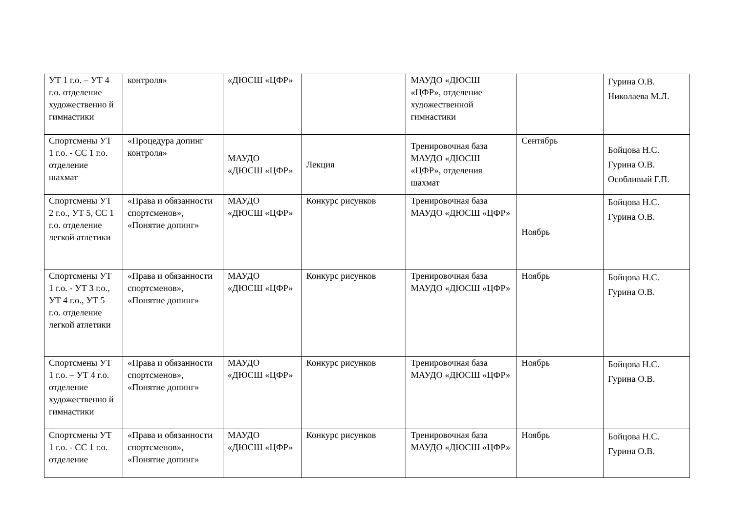| УТ 1 г.о. – УТ 4 г.о. отделение художественно й гимнастики | контроля» | «ДЮСШ «ЦФР» | | МАУДО «ДЮСШ «ЦФР», отделение художественной гимнастики | | Гурина О.В. Николаева М.Л. |
| Спортсмены УТ 1 г.о. - СС 1 г.о. отделение шахмат | «Процедура допинг контроля» | МАУДО «ДЮСШ «ЦФР» | Лекция | Тренировочная база МАУДО «ДЮСШ «ЦФР», отделения шахмат | Сентябрь | Бойцова Н.С. Гурина О.В. Особливый Г.П. |
| Спортсмены УТ 2 г.о., УТ 5, СС 1 г.о. отделение легкой атлетики | «Права и обязанности спортсменов», «Понятие допинг» | МАУДО «ДЮСШ «ЦФР» | Конкурс рисунков | Тренировочная база МАУДО «ДЮСШ «ЦФР» | Ноябрь | Бойцова Н.С. Гурина О.В. |
| Спортсмены УТ 1 г.о. - УТ 3 г.о., УТ 4 г.о., УТ 5 г.о. отделение легкой атлетики | «Права и обязанности спортсменов», «Понятие допинг» | МАУДО «ДЮСШ «ЦФР» | Конкурс рисунков | Тренировочная база МАУДО «ДЮСШ «ЦФР» | Ноябрь | Бойцова Н.С. Гурина О.В. |
| Спортсмены УТ 1 г.о. – УТ 4 г.о. отделение художественно й гимнастики | «Права и обязанности спортсменов», «Понятие допинг» | МАУДО «ДЮСШ «ЦФР» | Конкурс рисунков | Тренировочная база МАУДО «ДЮСШ «ЦФР» | Ноябрь | Бойцова Н.С. Гурина О.В. |
| Спортсмены УТ 1 г.о. - СС 1 г.о. отделение | «Права и обязанности спортсменов», «Понятие допинг» | МАУДО «ДЮСШ «ЦФР» | Конкурс рисунков | Тренировочная база МАУДО «ДЮСШ «ЦФР» | Ноябрь | Бойцова Н.С. Гурина О.В. |